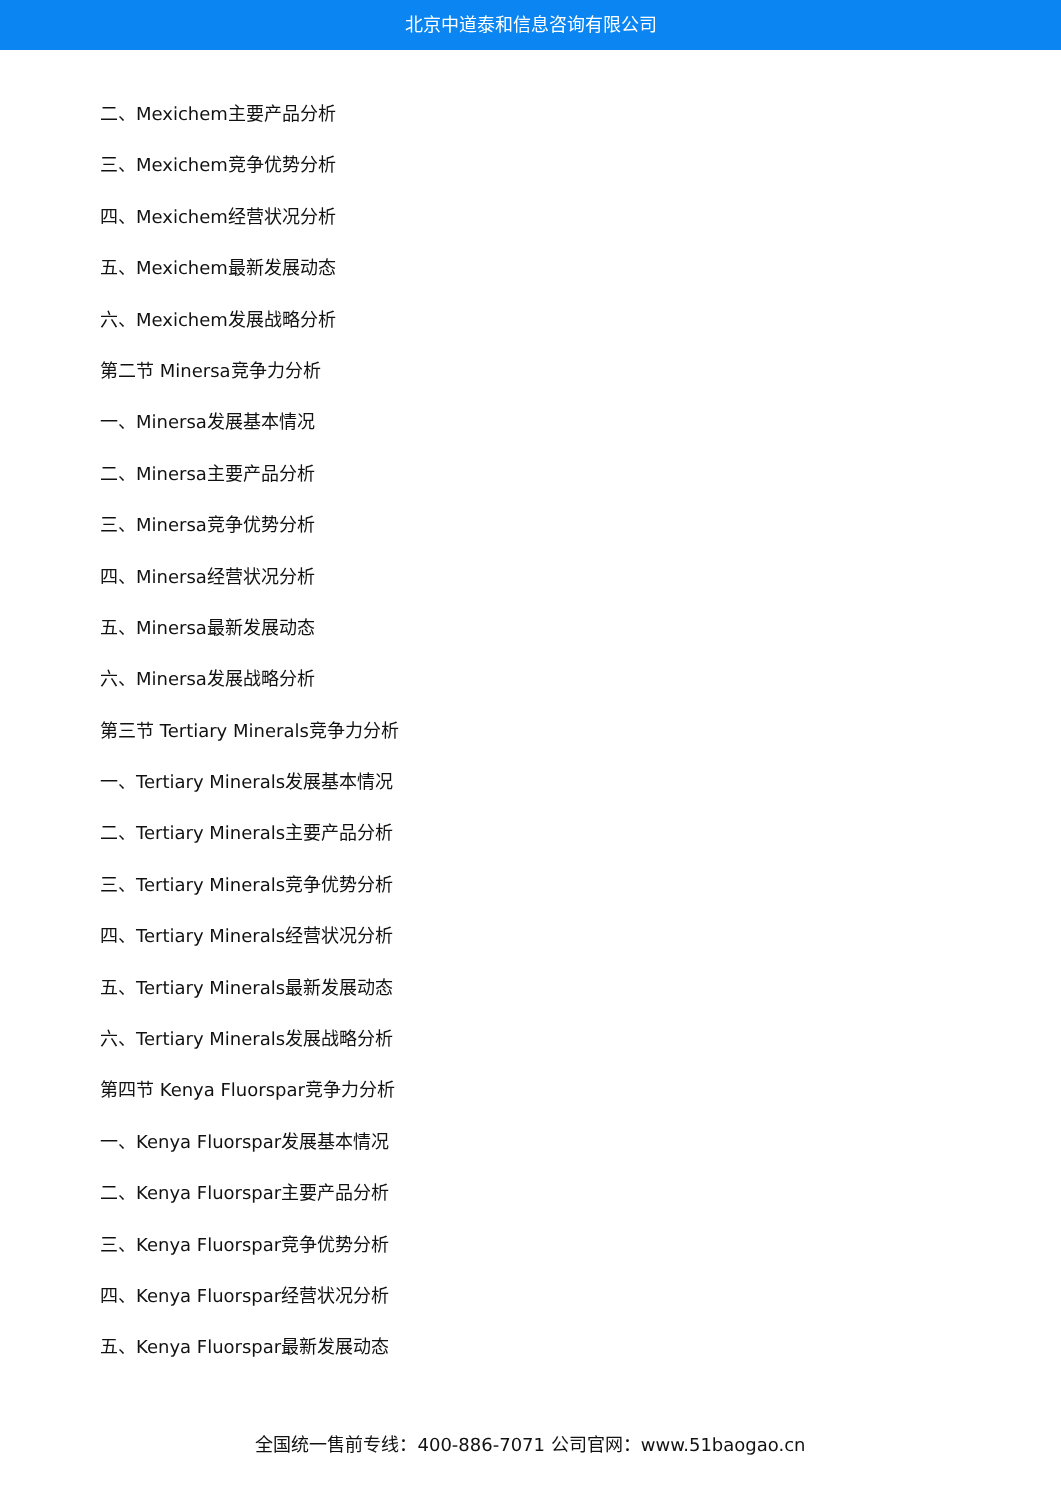北京中道泰和信息咨询有限公司
二、Mexichem主要产品分析
三、Mexichem竞争优势分析
四、Mexichem经营状况分析
五、Mexichem最新发展动态
六、Mexichem发展战略分析
第二节 Minersa竞争力分析
一、Minersa发展基本情况
二、Minersa主要产品分析
三、Minersa竞争优势分析
四、Minersa经营状况分析
五、Minersa最新发展动态
六、Minersa发展战略分析
第三节 Tertiary Minerals竞争力分析
一、Tertiary Minerals发展基本情况
二、Tertiary Minerals主要产品分析
三、Tertiary Minerals竞争优势分析
四、Tertiary Minerals经营状况分析
五、Tertiary Minerals最新发展动态
六、Tertiary Minerals发展战略分析
第四节 Kenya Fluorspar竞争力分析
一、Kenya Fluorspar发展基本情况
二、Kenya Fluorspar主要产品分析
三、Kenya Fluorspar竞争优势分析
四、Kenya Fluorspar经营状况分析
五、Kenya Fluorspar最新发展动态
全国统一售前专线：400-886-7071 公司官网：www.51baogao.cn